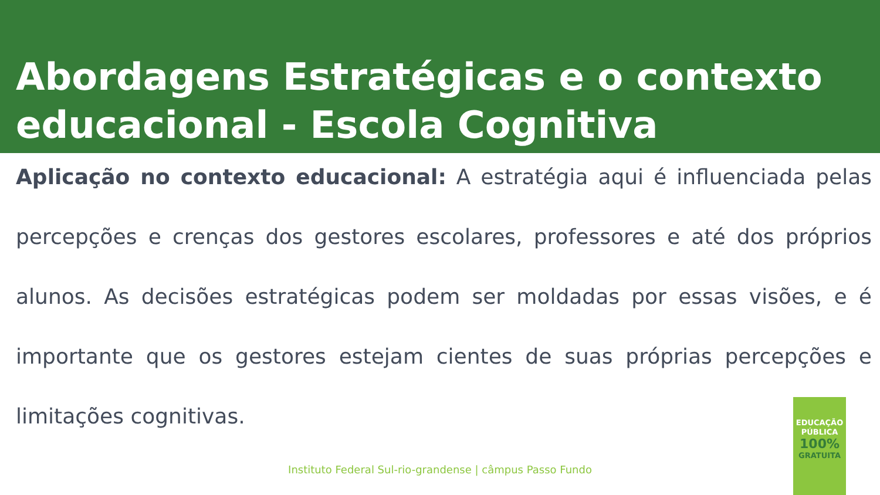Abordagens Estratégicas e o contexto educacional - Escola Cognitiva
Aplicação no contexto educacional: A estratégia aqui é influenciada pelas percepções e crenças dos gestores escolares, professores e até dos próprios alunos. As decisões estratégicas podem ser moldadas por essas visões, e é importante que os gestores estejam cientes de suas próprias percepções e limitações cognitivas.
Instituto Federal Sul-rio-grandense | câmpus Passo Fundo
EDUCAÇÃO
PÚBLICA
100%
GRATUITA